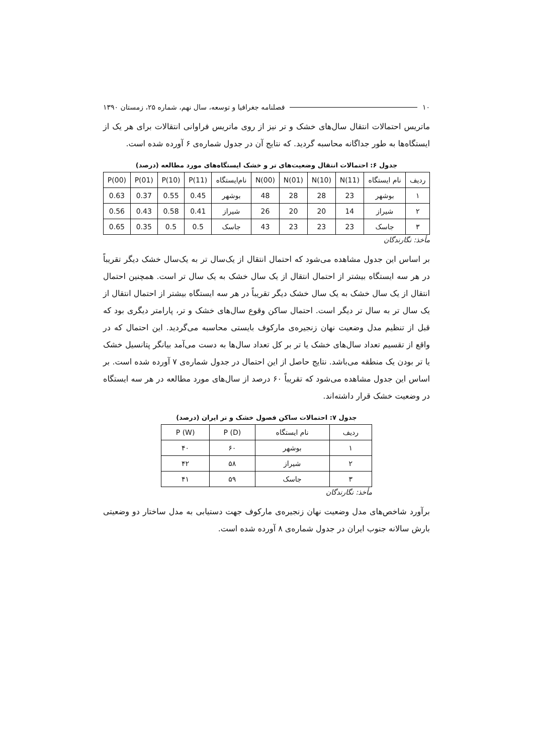۱۰ فصلنامه جغرافیا و توسعه، سال نهم، شماره ۲۵، زمستان ۱۳۹۰
ماتریس احتمالات انتقال سال‌های خشک و تر نیز از روی ماتریس فراوانی انتقالات برای هر یک از ایستگاه‌ها به طور جداگانه محاسبه گردید. که نتایج آن در جدول شماره‌ی ۶ آورده شده است.
جدول ۶: احتمالات انتقال وضعیت‌های تر و خشک ایستگاه‌های مورد مطالعه (درصد)
| ردیف | نام ایستگاه | N(11) | N(10) | N(01) | N(00) | نام‌ایستگاه | P(11) | P(10) | P(01) | P(00) |
| --- | --- | --- | --- | --- | --- | --- | --- | --- | --- | --- |
| ۱ | بوشهر | 23 | 28 | 28 | 48 | بوشهر | 0.45 | 0.55 | 0.37 | 0.63 |
| ۲ | شیراز | 14 | 20 | 20 | 26 | شیراز | 0.41 | 0.58 | 0.43 | 0.56 |
| ۳ | جاسک | 23 | 23 | 23 | 43 | جاسک | 0.5 | 0.5 | 0.35 | 0.65 |
مأخذ: نگارندگان
بر اساس این جدول مشاهده می‌شود که احتمال انتقال از یک‌سال تر به یک‌سال خشک دیگر تقریباً در هر سه ایستگاه بیشتر از احتمال انتقال از یک سال خشک به یک سال تر است. همچنین احتمال انتقال از یک سال خشک به یک سال خشک دیگر تقریباً در هر سه ایستگاه بیشتر از احتمال انتقال از یک سال تر به سال تر دیگر است. احتمال ساکن وقوع سال‌های خشک و تر، پارامتر دیگری بود که قبل از تنظیم مدل وضعیت نهان زنجیره‌ی مارکوف بایستی محاسبه می‌گردید. این احتمال که در واقع از تقسیم تعداد سال‌های خشک یا تر بر کل تعداد سال‌ها به دست می‌آمد بیانگر پتانسیل خشک یا تر بودن یک منطقه می‌باشد. نتایج حاصل از این احتمال در جدول شماره‌ی ۷ آورده شده است. بر اساس این جدول مشاهده می‌شود که تقریباً ۶۰ درصد از سال‌های مورد مطالعه در هر سه ایستگاه در وضعیت خشک قرار داشته‌اند.
جدول ۷: احتمالات ساکن فصول خشک و تر ایران (درصد)
| ردیف | نام ایستگاه | P (D) | P (W) |
| --- | --- | --- | --- |
| ۱ | بوشهر | ۶۰ | ۴۰ |
| ۲ | شیراز | ۵۸ | ۴۲ |
| ۳ | جاسک | ۵۹ | ۴۱ |
مأخذ: نگارندگان
برآورد شاخص‌های مدل وضعیت نهان زنجیره‌ی مارکوف جهت دستیابی به مدل ساختار دو وضعیتی بارش سالانه جنوب ایران در جدول شماره‌ی ۸ آورده شده است.